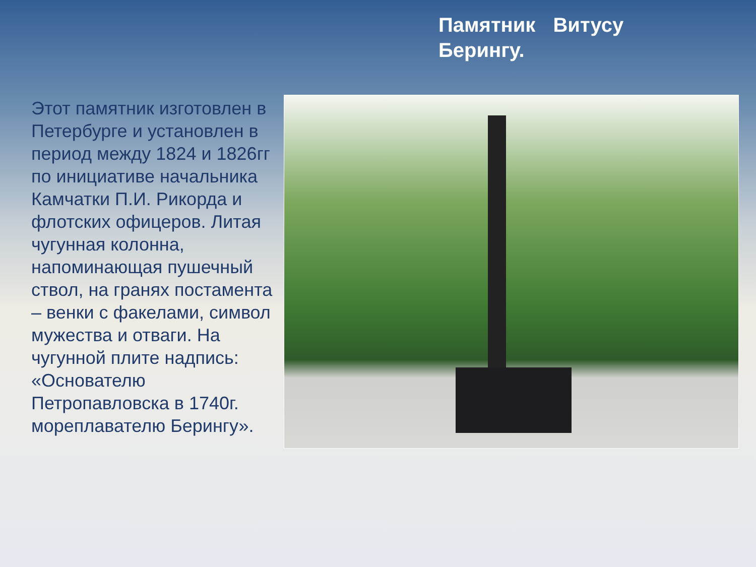Памятник Витусу Берингу.
Этот памятник изготовлен в Петербурге и установлен в период между 1824 и 1826гг по инициативе начальника Камчатки П.И. Рикорда и флотских офицеров. Литая чугунная колонна, напоминающая пушечный ствол, на гранях постамента – венки с факелами, символ мужества и отваги. На чугунной плите надпись: «Основателю Петропавловска в 1740г. мореплавателю Берингу».